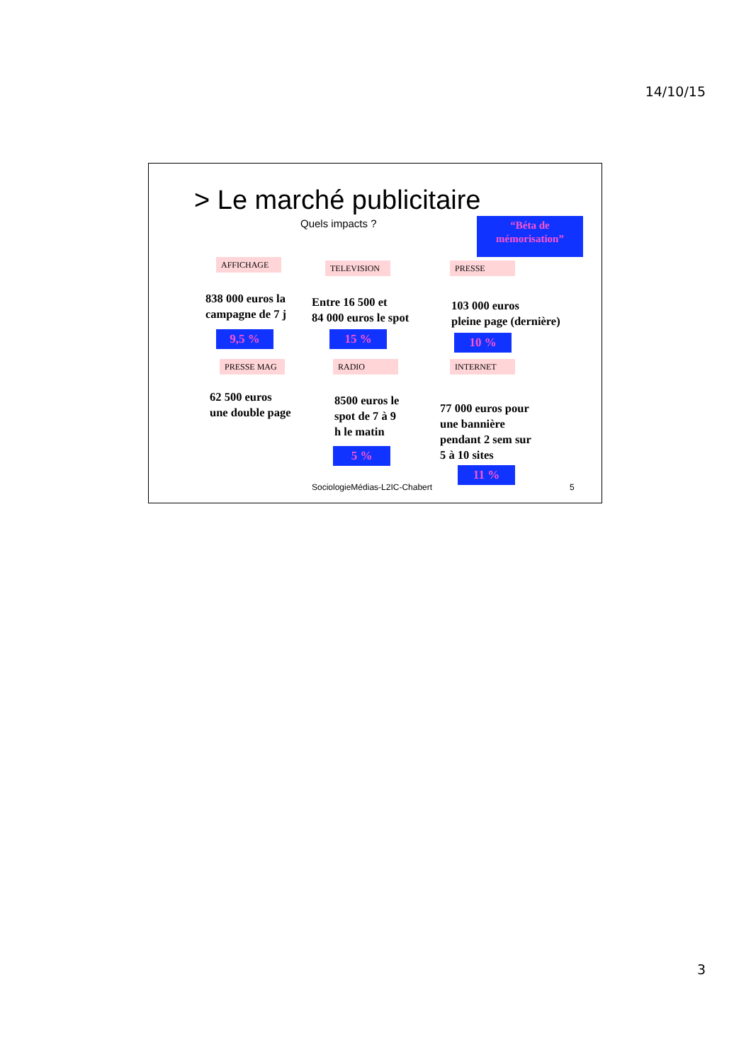14/10/15
> Le marché publicitaire
Quels impacts ?
“Béta de mémorisation”
AFFICHAGE
838 000 euros la
campagne de 7 j
9,5 %
TELEVISION
Entre 16 500 et
84 000 euros le spot
15 %
PRESSE
103 000 euros
pleine page (dernière)
10 %
PRESSE MAG
62 500 euros
une double page
RADIO
8500 euros le
spot de 7 à 9
h le matin
5 %
INTERNET
77 000 euros pour
une bannière
pendant 2 sem sur
5 à 10 sites
11 %
SociologieMédias-L2IC-Chabert 5
3